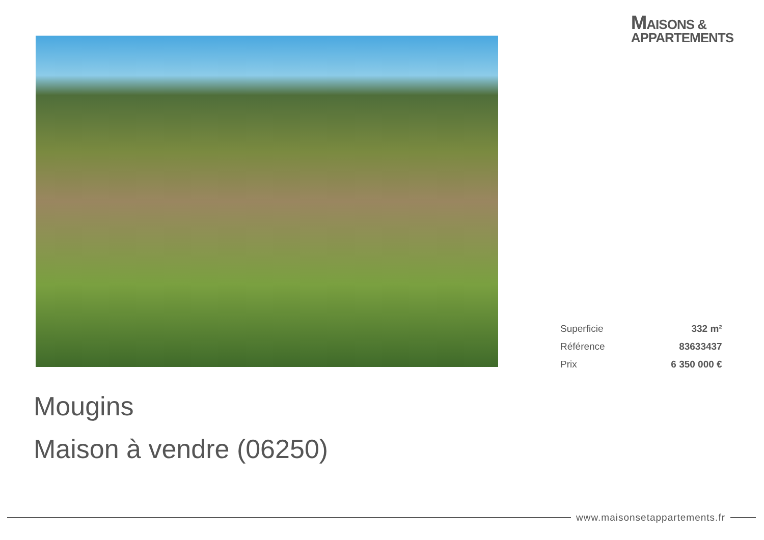MAISONS &
APPARTEMENTS
| Superficie | 332 m² |
| Référence | 83633437 |
| Prix | 6 350 000 € |
Mougins
Maison à vendre (06250)
www.maisonsetappartements.fr